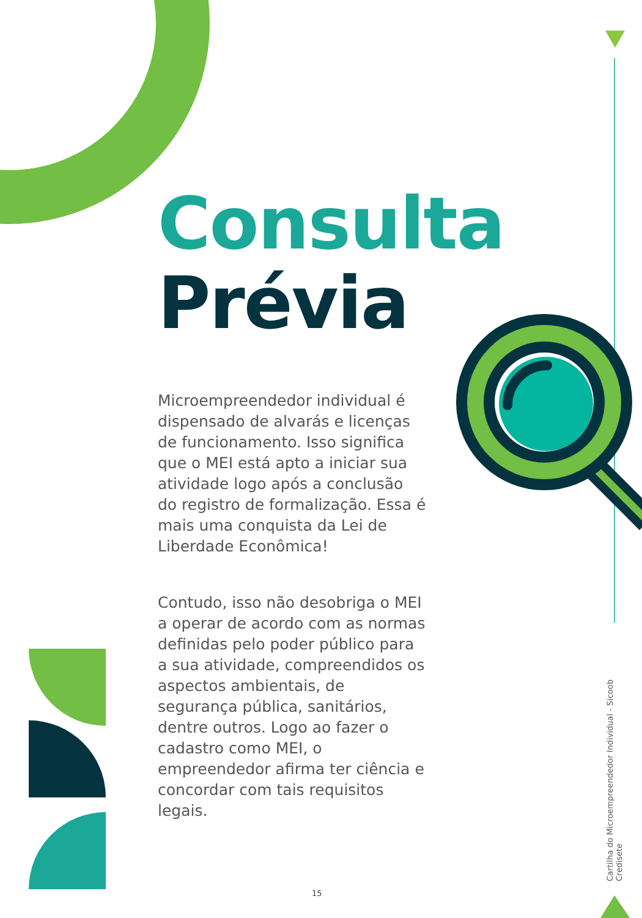Consulta
Prévia
Microempreendedor individual é dispensado de alvarás e licenças de funcionamento. Isso significa que o MEI está apto a iniciar sua atividade logo após a conclusão do registro de formalização. Essa é mais uma conquista da Lei de Liberdade Econômica!
Contudo, isso não desobriga o MEI a operar de acordo com as normas definidas pelo poder público para a sua atividade, compreendidos os aspectos ambientais, de segurança pública, sanitários, dentre outros. Logo ao fazer o cadastro como MEI, o empreendedor afirma ter ciência e concordar com tais requisitos legais.
Cartilha do Microempreendedor Individual - Sicoob Credisete
15